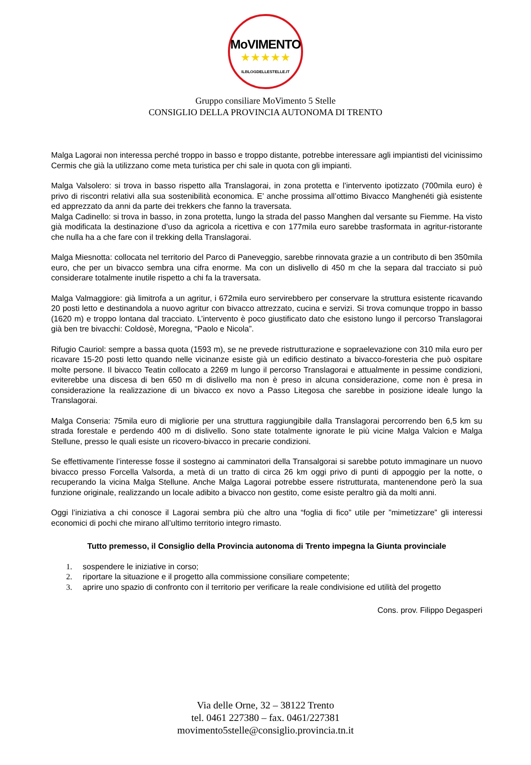MoVIMENTO
★★★★★
ILBLOGDELLESTELLE.IT
Gruppo consiliare MoVimento 5 Stelle
CONSIGLIO DELLA PROVINCIA AUTONOMA DI TRENTO
Malga Lagorai non interessa perché troppo in basso e troppo distante, potrebbe interessare agli impiantisti del vicinissimo Cermis che già la utilizzano come meta turistica per chi sale in quota con gli impianti.
Malga Valsolero: si trova in basso rispetto alla Translagorai, in zona protetta e l’intervento ipotizzato (700mila euro) è privo di riscontri relativi alla sua sostenibilità economica. E’ anche prossima all’ottimo Bivacco Manghenéti già esistente ed apprezzato da anni da parte dei trekkers che fanno la traversata.
Malga Cadinello: si trova in basso, in zona protetta, lungo la strada del passo Manghen dal versante su Fiemme. Ha visto già modificata la destinazione d’uso da agricola a ricettiva e con 177mila euro sarebbe trasformata in agritur-ristorante che nulla ha a che fare con il trekking della Translagorai.
Malga Miesnotta: collocata nel territorio del Parco di Paneveggio, sarebbe rinnovata grazie a un contributo di ben 350mila euro, che per un bivacco sembra una cifra enorme. Ma con un dislivello di 450 m che la separa dal tracciato si può considerare totalmente inutile rispetto a chi fa la traversata.
Malga Valmaggiore: già limitrofa a un agritur, i 672mila euro servirebbero per conservare la struttura esistente ricavando 20 posti letto e destinandola a nuovo agritur con bivacco attrezzato, cucina e servizi. Si trova comunque troppo in basso (1620 m) e troppo lontana dal tracciato. L’intervento è poco giustificato dato che esistono lungo il percorso Translagorai già ben tre bivacchi: Coldosè, Moregna, “Paolo e Nicola”.
Rifugio Cauriol: sempre a bassa quota (1593 m), se ne prevede ristrutturazione e sopraelevazione con 310 mila euro per ricavare 15-20 posti letto quando nelle vicinanze esiste già un edificio destinato a bivacco-foresteria che può ospitare molte persone. Il bivacco Teatin collocato a 2269 m lungo il percorso Translagorai e attualmente in pessime condizioni, eviterebbe una discesa di ben 650 m di dislivello ma non è preso in alcuna considerazione, come non è presa in considerazione la realizzazione di un bivacco ex novo a Passo Litegosa che sarebbe in posizione ideale lungo la Translagorai.
Malga Conseria: 75mila euro di migliorie per una struttura raggiungibile dalla Translagorai percorrendo ben 6,5 km su strada forestale e perdendo 400 m di dislivello. Sono state totalmente ignorate le più vicine Malga Valcion e Malga Stellune, presso le quali esiste un ricovero-bivacco in precarie condizioni.
Se effettivamente l’interesse fosse il sostegno ai camminatori della Transalgorai si sarebbe potuto immaginare un nuovo bivacco presso Forcella Valsorda, a metà di un tratto di circa 26 km oggi privo di punti di appoggio per la notte, o recuperando la vicina Malga Stellune. Anche Malga Lagorai potrebbe essere ristrutturata, mantenendone però la sua funzione originale, realizzando un locale adibito a bivacco non gestito, come esiste peraltro già da molti anni.
Oggi l’iniziativa a chi conosce il Lagorai sembra più che altro una “foglia di fico” utile per ”mimetizzare” gli interessi economici di pochi che mirano all’ultimo territorio integro rimasto.
Tutto premesso, il Consiglio della Provincia autonoma di Trento impegna la Giunta provinciale
1. sospendere le iniziative in corso;
2. riportare la situazione e il progetto alla commissione consiliare competente;
3. aprire uno spazio di confronto con il territorio per verificare la reale condivisione ed utilità del progetto
Cons. prov. Filippo Degasperi
Via delle Orne, 32 – 38122 Trento
tel. 0461 227380 – fax. 0461/227381
movimento5stelle@consiglio.provincia.tn.it